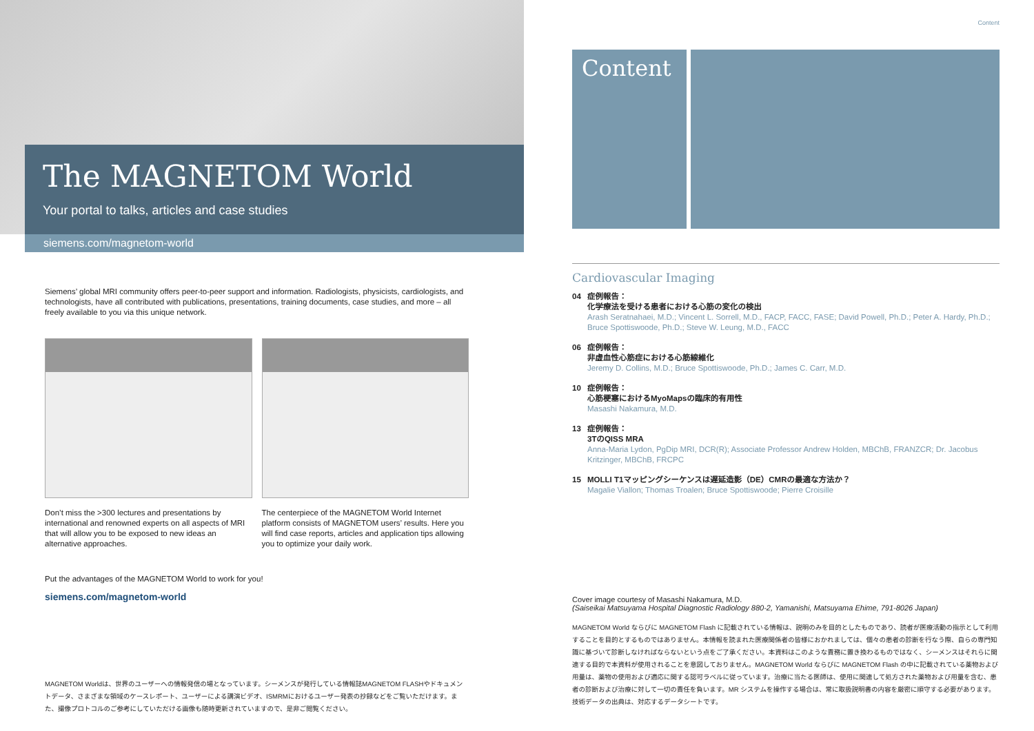The MAGNETOM World
Your portal to talks, articles and case studies
siemens.com/magnetom-world
Siemens’ global MRI community offers peer-to-peer support and information. Radiologists, physicists, cardiologists, and technologists, have all contributed with publications, presentations, training documents, case studies, and more – all freely available to you via this unique network.
Don’t miss the >300 lectures and presentations by international and renowned experts on all aspects of MRI that will allow you to be exposed to new ideas an alternative approaches.
The centerpiece of the MAGNETOM World Internet platform consists of MAGNETOM users’ results. Here you will find case reports, articles and application tips allowing you to optimize your daily work.
Put the advantages of the MAGNETOM World to work for you!
siemens.com/magnetom-world
MAGNETOM Worldは、世界のユーザーへの情報発信の場となっています。シーメンスが発行している情報誌MAGNETOM FLASHやドキュメントデータ、さまざまな領域のケースレポート、ユーザーによる講演ビデオ、ISMRMにおけるユーザー発表の抄録などをご覧いただけます。また、撮像プロトコルのご参考にしていただける画像も随時更新されていますので、是非ご閲覧ください。
Content
Content
Cardiovascular Imaging
04 症例報告：
化学療法を受ける患者における心筋の変化の検出
Arash Seratnahaei, M.D.; Vincent L. Sorrell, M.D., FACP, FACC, FASE; David Powell, Ph.D.; Peter A. Hardy, Ph.D.; Bruce Spottiswoode, Ph.D.; Steve W. Leung, M.D., FACC
06 症例報告：
非虚血性心筋症における心筋線維化
Jeremy D. Collins, M.D.; Bruce Spottiswoode, Ph.D.; James C. Carr, M.D.
10 症例報告：
心筋梗塞におけるMyoMapsの臨床的有用性
Masashi Nakamura, M.D.
13 症例報告：
3TのQISS MRA
Anna-Maria Lydon, PgDip MRI, DCR(R); Associate Professor Andrew Holden, MBChB, FRANZCR; Dr. Jacobus Kritzinger, MBChB, FRCPC
15 MOLLI T1マッピングシーケンスは遅延造影（DE）CMRの最適な方法か？
Magalie Viallon; Thomas Troalen; Bruce Spottiswoode; Pierre Croisille
Cover image courtesy of Masashi Nakamura, M.D.
(Saiseikai Matsuyama Hospital Diagnostic Radiology 880-2, Yamanishi, Matsuyama Ehime, 791-8026 Japan)
MAGNETOM World ならびに MAGNETOM Flash に記載されている情報は、説明のみを目的としたものであり、読者が医療活動の指示として利用することを目的とするものではありません。本情報を読まれた医療関係者の皆様におかれましては、個々の患者の診断を行なう際、自らの専門知識に基づいて診断しなければならないという点をご了承ください。本資料はこのような責務に置き換わるものではなく、シーメンスはそれらに関連する目的で本資料が使用されることを意図しておりません。MAGNETOM World ならびに MAGNETOM Flash の中に記載されている薬物および用量は、薬物の使用および適応に関する認可ラベルに従っています。治療に当たる医師は、使用に関連して処方された薬物および用量を含む、患者の診断および治療に対して一切の責任を負います。MR システムを操作する場合は、常に取扱説明書の内容を厳密に順守する必要があります。技術データの出典は、対応するデータシートです。